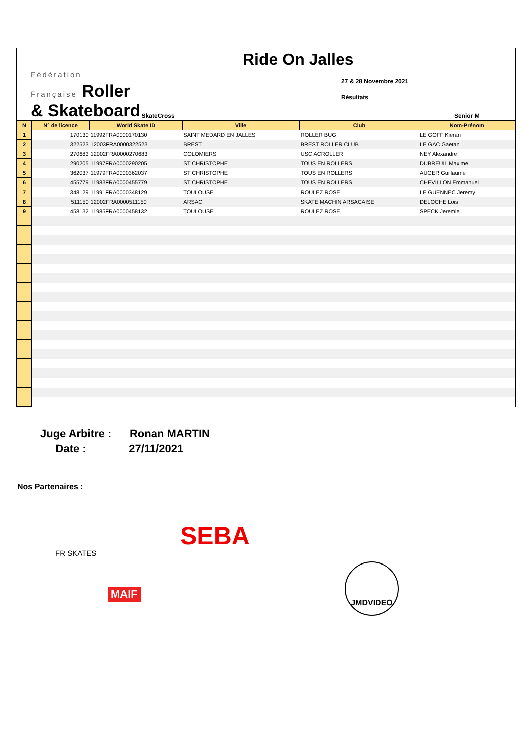Fédération
Française Roller
& Skateboard
Ride On Jalles
27 & 28 Novembre 2021
Résultats
| SkateCross | | | | | Senior M |
| N | N° de licence | World Skate ID | Ville | Club | Nom-Prénom |
| 1 | 170130 | 11992FRA0000170130 | SAINT MEDARD EN JALLES | ROLLER BUG | LE GOFF Kieran |
| 2 | 322523 | 12003FRA0000322523 | BREST | BREST ROLLER CLUB | LE GAC Gaetan |
| 3 | 270683 | 12002FRA0000270683 | COLOMIERS | USC ACROLLER | NEY Alexandre |
| 4 | 290205 | 11997FRA0000290205 | ST CHRISTOPHE | TOUS EN ROLLERS | DUBREUIL Maxime |
| 5 | 362037 | 11979FRA0000362037 | ST CHRISTOPHE | TOUS EN ROLLERS | AUGER Guillaume |
| 6 | 455779 | 11983FRA0000455779 | ST CHRISTOPHE | TOUS EN ROLLERS | CHEVILLON Emmanuel |
| 7 | 348129 | 11991FRA0000348129 | TOULOUSE | ROULEZ ROSE | LE GUENNEC Jeremy |
| 8 | 511150 | 12002FRA0000511150 | ARSAC | SKATE MACHIN ARSACAISE | DELOCHE Lois |
| 9 | 458132 | 11985FRA0000458132 | TOULOUSE | ROULEZ ROSE | SPECK Jeremie |
Juge Arbitre : Ronan MARTIN
Date : 27/11/2021
Nos Partenaires :
FR SKATES
SEBA
MAIF
JMDVIDEO